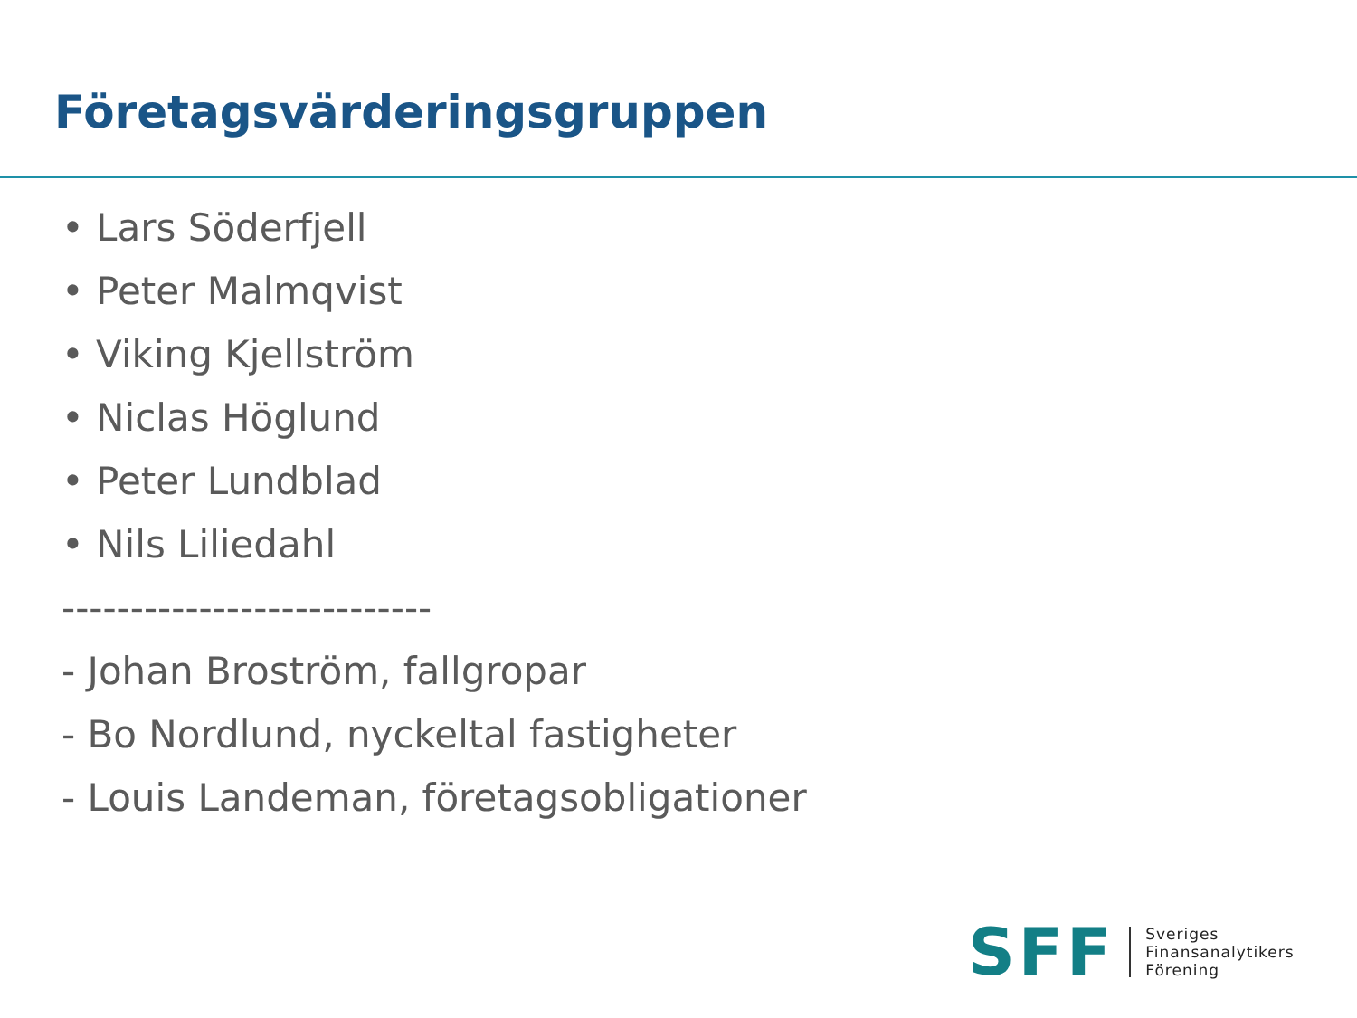Företagsvärderingsgruppen
• Lars Söderfjell
• Peter Malmqvist
• Viking Kjellström
• Niclas Höglund
• Peter Lundblad
• Nils Liliedahl
---------------------------
- Johan Broström, fallgropar
- Bo Nordlund, nyckeltal fastigheter
- Louis Landeman, företagsobligationer
SFF
Sveriges
Finansanalytikers
Förening